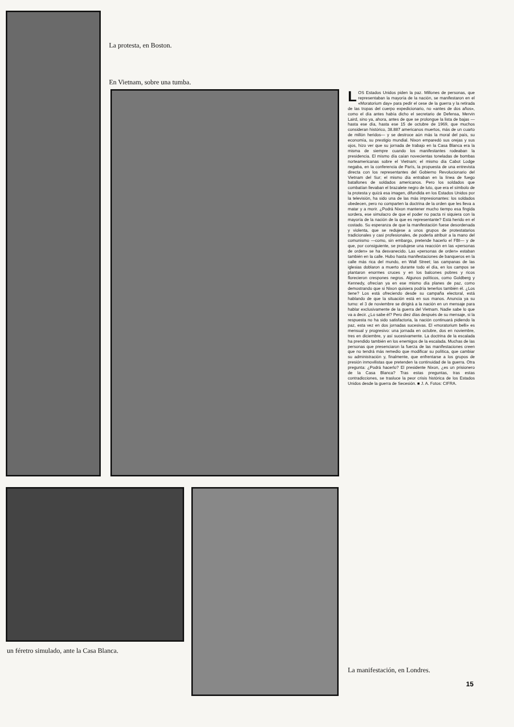La protesta, en Boston.
En Vietnam, sobre una tumba.
LOS Estados Unidos piden la paz. Millones de personas, que representaban la mayoría de la nación, se manifestaron en el «Moratorium day» para pedir el cese de la guerra y la retirada de las tropas del cuerpo expedicionario, no «antes de dos años», como el día antes había dicho el secretario de Defensa, Mervin Laird, sino ya, ahora, antes de que se prolongue la lista de bajas —hasta ese día, hasta ese 15 de octubre de 1969, que muchos consideran histórico, 38.887 americanos muertos, más de un cuarto de millón heridos— y se destroce aún más la moral del país, su economía, su prestigio mundial. Nixon emparedó sus orejas y sus ojos, hizo ver que su jornada de trabajo en la Casa Blanca era la misma de siempre cuando los manifestantes rodeaban la presidencia. El mismo día caían novecientas toneladas de bombas norteamericanas sobre el Vietnam; el mismo día Cabot Lodge negaba, en la conferencia de París, la propuesta de una entrevista directa con los representantes del Gobierno Revolucionario del Vietnam del Sur; el mismo día entraban en la línea de fuego batallones de soldados americanos. Pero los soldados que combatían llevaban el brazalete negro de luto, que era el símbolo de la protesta y quizá esa imagen, difundida en los Estados Unidos por la televisión, ha sido una de las más impresionantes: los soldados obedecen, pero no comparten la doctrina de la orden que les lleva a matar y a morir. ¿Podrá Nixon mantener mucho tiempo esa fingida sordera, ese simulacro de que el poder no pacta ni siquiera con la mayoría de la nación de la que es representante? Está herido en el costado. Su esperanza de que la manifestación fuese desordenada y violenta, que se redujese a unos grupos de protestatarios tradicionales y casi profesionales, de poderla atribuir a la mano del comunismo —como, sin embargo, pretende hacerlo el FBI— y de que, por consiguiente, se produjese una reacción en las «personas de orden» se ha desvanecido. Las «personas de orden» estaban también en la calle. Hubo hasta manifestaciones de banqueros en la calle más rica del mundo, en Wall Street; las campanas de las iglesias doblaron a muerto durante todo el día, en los campos se plantaron enormes cruces y en los balcones pobres y ricos florecieron crespones negros. Algunos políticos, como Goldberg y Kennedy, ofrecían ya en ese mismo día planes de paz, como demostrando que si Nixon quisiera podría tenerlos también él. ¿Los tiene? Los está ofreciendo desde su campaña electoral, está hablando de que la situación está en sus manos. Anuncia ya su turno: el 3 de noviembre se dirigirá a la nación en un mensaje para hablar exclusivamente de la guerra del Vietnam. Nadie sabe lo que va a decir. ¿Lo sabe él? Pero diez días después de su mensaje, si la respuesta no ha sido satisfactoria, la nación continuará pidiendo la paz, esta vez en dos jornadas sucesivas. El «moratorium belli» es mensual y progresivo: una jornada en octubre, dos en noviembre, tres en diciembre, y así sucesivamente. La doctrina de la escalada ha prendido también en los enemigos de la escalada. Muchas de las personas que presenciaron la fuerza de las manifestaciones creen que no tendrá más remedio que modificar su política, que cambiar su administración y, finalmente, que enfrentarse a los grupos de presión inmovilistas que pretenden la continuidad de la guerra. Otra pregunta: ¿Podrá hacerlo? El presidente Nixon, ¿es un prisionero de la Casa Blanca? Tras estas preguntas, tras estas contradicciones, se trasluce la peor crisis histórica de los Estados Unidos desde la guerra de Secesión. ■ J. A. Fotos: CIFRA.
un féretro simulado, ante la Casa Blanca.
La manifestación, en Londres.
15